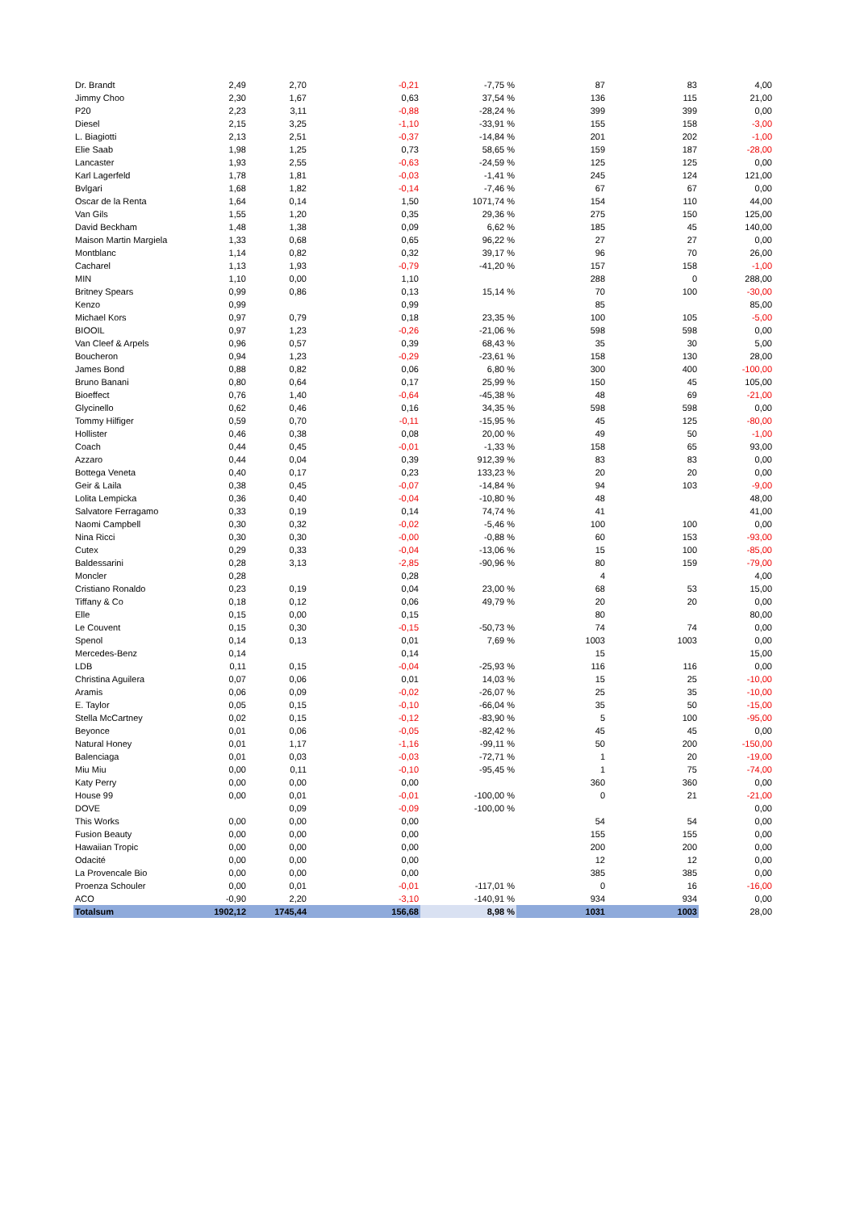| Dr. Brandt | 2,49 | 2,70 | -0,21 | -7,75 % | 87 | 83 | 4,00 |
| Jimmy Choo | 2,30 | 1,67 | 0,63 | 37,54 % | 136 | 115 | 21,00 |
| P20 | 2,23 | 3,11 | -0,88 | -28,24 % | 399 | 399 | 0,00 |
| Diesel | 2,15 | 3,25 | -1,10 | -33,91 % | 155 | 158 | -3,00 |
| L. Biagiotti | 2,13 | 2,51 | -0,37 | -14,84 % | 201 | 202 | -1,00 |
| Elie Saab | 1,98 | 1,25 | 0,73 | 58,65 % | 159 | 187 | -28,00 |
| Lancaster | 1,93 | 2,55 | -0,63 | -24,59 % | 125 | 125 | 0,00 |
| Karl Lagerfeld | 1,78 | 1,81 | -0,03 | -1,41 % | 245 | 124 | 121,00 |
| Bvlgari | 1,68 | 1,82 | -0,14 | -7,46 % | 67 | 67 | 0,00 |
| Oscar de la Renta | 1,64 | 0,14 | 1,50 | 1071,74 % | 154 | 110 | 44,00 |
| Van Gils | 1,55 | 1,20 | 0,35 | 29,36 % | 275 | 150 | 125,00 |
| David Beckham | 1,48 | 1,38 | 0,09 | 6,62 % | 185 | 45 | 140,00 |
| Maison Martin Margiela | 1,33 | 0,68 | 0,65 | 96,22 % | 27 | 27 | 0,00 |
| Montblanc | 1,14 | 0,82 | 0,32 | 39,17 % | 96 | 70 | 26,00 |
| Cacharel | 1,13 | 1,93 | -0,79 | -41,20 % | 157 | 158 | -1,00 |
| MIN | 1,10 | 0,00 | 1,10 | | 288 | 0 | 288,00 |
| Britney Spears | 0,99 | 0,86 | 0,13 | 15,14 % | 70 | 100 | -30,00 |
| Kenzo | 0,99 | | 0,99 | | 85 | | 85,00 |
| Michael Kors | 0,97 | 0,79 | 0,18 | 23,35 % | 100 | 105 | -5,00 |
| BIOOIL | 0,97 | 1,23 | -0,26 | -21,06 % | 598 | 598 | 0,00 |
| Van Cleef & Arpels | 0,96 | 0,57 | 0,39 | 68,43 % | 35 | 30 | 5,00 |
| Boucheron | 0,94 | 1,23 | -0,29 | -23,61 % | 158 | 130 | 28,00 |
| James Bond | 0,88 | 0,82 | 0,06 | 6,80 % | 300 | 400 | -100,00 |
| Bruno Banani | 0,80 | 0,64 | 0,17 | 25,99 % | 150 | 45 | 105,00 |
| Bioeffect | 0,76 | 1,40 | -0,64 | -45,38 % | 48 | 69 | -21,00 |
| Glycinello | 0,62 | 0,46 | 0,16 | 34,35 % | 598 | 598 | 0,00 |
| Tommy Hilfiger | 0,59 | 0,70 | -0,11 | -15,95 % | 45 | 125 | -80,00 |
| Hollister | 0,46 | 0,38 | 0,08 | 20,00 % | 49 | 50 | -1,00 |
| Coach | 0,44 | 0,45 | -0,01 | -1,33 % | 158 | 65 | 93,00 |
| Azzaro | 0,44 | 0,04 | 0,39 | 912,39 % | 83 | 83 | 0,00 |
| Bottega Veneta | 0,40 | 0,17 | 0,23 | 133,23 % | 20 | 20 | 0,00 |
| Geir & Laila | 0,38 | 0,45 | -0,07 | -14,84 % | 94 | 103 | -9,00 |
| Lolita Lempicka | 0,36 | 0,40 | -0,04 | -10,80 % | 48 | | 48,00 |
| Salvatore Ferragamo | 0,33 | 0,19 | 0,14 | 74,74 % | 41 | | 41,00 |
| Naomi Campbell | 0,30 | 0,32 | -0,02 | -5,46 % | 100 | 100 | 0,00 |
| Nina Ricci | 0,30 | 0,30 | -0,00 | -0,88 % | 60 | 153 | -93,00 |
| Cutex | 0,29 | 0,33 | -0,04 | -13,06 % | 15 | 100 | -85,00 |
| Baldessarini | 0,28 | 3,13 | -2,85 | -90,96 % | 80 | 159 | -79,00 |
| Moncler | 0,28 | | 0,28 | | 4 | | 4,00 |
| Cristiano Ronaldo | 0,23 | 0,19 | 0,04 | 23,00 % | 68 | 53 | 15,00 |
| Tiffany & Co | 0,18 | 0,12 | 0,06 | 49,79 % | 20 | 20 | 0,00 |
| Elle | 0,15 | 0,00 | 0,15 | | 80 | | 80,00 |
| Le Couvent | 0,15 | 0,30 | -0,15 | -50,73 % | 74 | 74 | 0,00 |
| Spenol | 0,14 | 0,13 | 0,01 | 7,69 % | 1003 | 1003 | 0,00 |
| Mercedes-Benz | 0,14 | | 0,14 | | 15 | | 15,00 |
| LDB | 0,11 | 0,15 | -0,04 | -25,93 % | 116 | 116 | 0,00 |
| Christina Aguilera | 0,07 | 0,06 | 0,01 | 14,03 % | 15 | 25 | -10,00 |
| Aramis | 0,06 | 0,09 | -0,02 | -26,07 % | 25 | 35 | -10,00 |
| E. Taylor | 0,05 | 0,15 | -0,10 | -66,04 % | 35 | 50 | -15,00 |
| Stella McCartney | 0,02 | 0,15 | -0,12 | -83,90 % | 5 | 100 | -95,00 |
| Beyonce | 0,01 | 0,06 | -0,05 | -82,42 % | 45 | 45 | 0,00 |
| Natural Honey | 0,01 | 1,17 | -1,16 | -99,11 % | 50 | 200 | -150,00 |
| Balenciaga | 0,01 | 0,03 | -0,03 | -72,71 % | 1 | 20 | -19,00 |
| Miu Miu | 0,00 | 0,11 | -0,10 | -95,45 % | 1 | 75 | -74,00 |
| Katy Perry | 0,00 | 0,00 | 0,00 | | 360 | 360 | 0,00 |
| House 99 | 0,00 | 0,01 | -0,01 | -100,00 % | 0 | 21 | -21,00 |
| DOVE | | 0,09 | -0,09 | -100,00 % | | | 0,00 |
| This Works | 0,00 | 0,00 | 0,00 | | 54 | 54 | 0,00 |
| Fusion Beauty | 0,00 | 0,00 | 0,00 | | 155 | 155 | 0,00 |
| Hawaiian Tropic | 0,00 | 0,00 | 0,00 | | 200 | 200 | 0,00 |
| Odacité | 0,00 | 0,00 | 0,00 | | 12 | 12 | 0,00 |
| La Provencale Bio | 0,00 | 0,00 | 0,00 | | 385 | 385 | 0,00 |
| Proenza Schouler | 0,00 | 0,01 | -0,01 | -117,01 % | 0 | 16 | -16,00 |
| ACO | -0,90 | 2,20 | -3,10 | -140,91 % | 934 | 934 | 0,00 |
| Totalsum | 1902,12 | 1745,44 | 156,68 | 8,98 % | 1031 | 1003 | 28,00 |